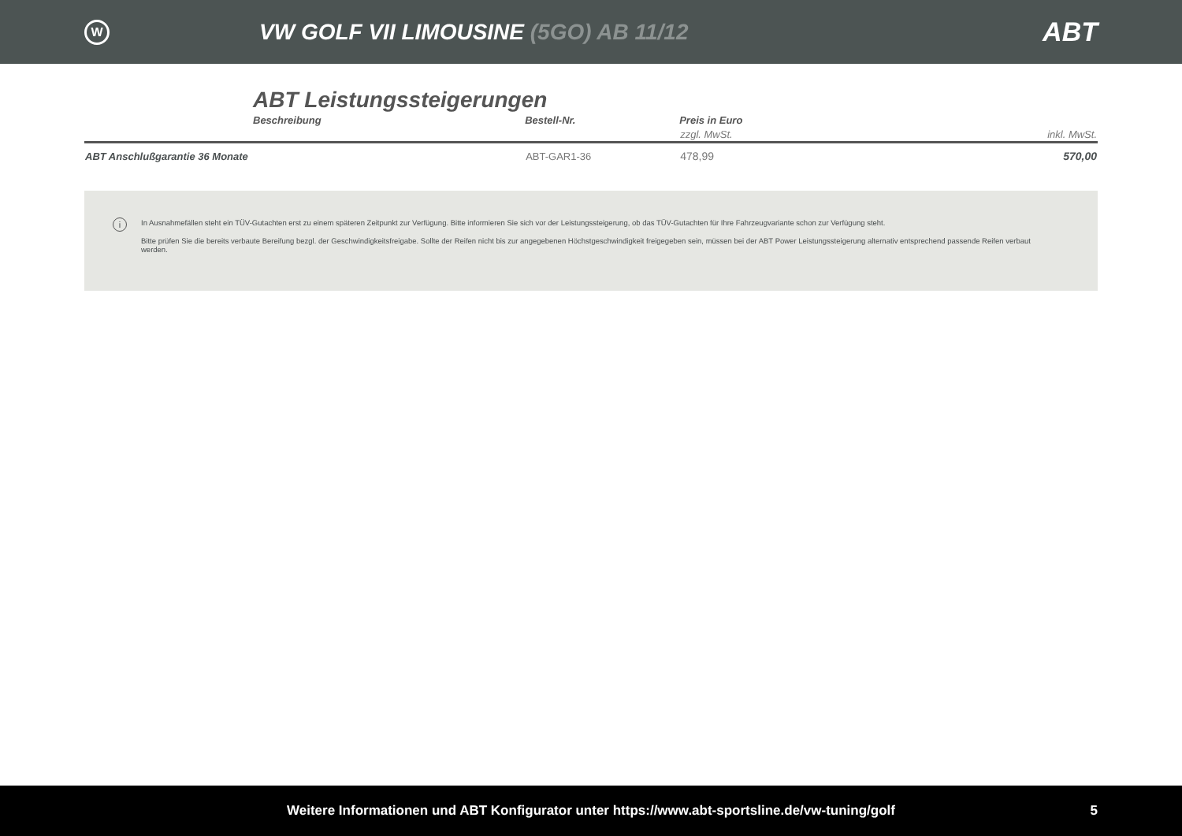W
VW GOLF VII LIMOUSINE (5GO) AB 11/12
ABT
ABT Leistungssteigerungen
| | Beschreibung | Bestell-Nr. | Preis in Euro | |
| --- | --- | --- | --- | --- |
| | | | zzgl. MwSt. | inkl. MwSt. |
| ABT Anschlußgarantie 36 Monate | | ABT-GAR1-36 | 478,99 | 570,00 |
i
In Ausnahmefällen steht ein TÜV-Gutachten erst zu einem späteren Zeitpunkt zur Verfügung. Bitte informieren Sie sich vor der Leistungssteigerung, ob das TÜV-Gutachten für Ihre Fahrzeugvariante schon zur Verfügung steht.
Bitte prüfen Sie die bereits verbaute Bereifung bezgl. der Geschwindigkeitsfreigabe. Sollte der Reifen nicht bis zur angegebenen Höchstgeschwindigkeit freigegeben sein, müssen bei der ABT Power Leistungssteigerung alternativ entsprechend passende Reifen verbaut werden.
Weitere Informationen und ABT Konfigurator unter https://www.abt-sportsline.de/vw-tuning/golf 5